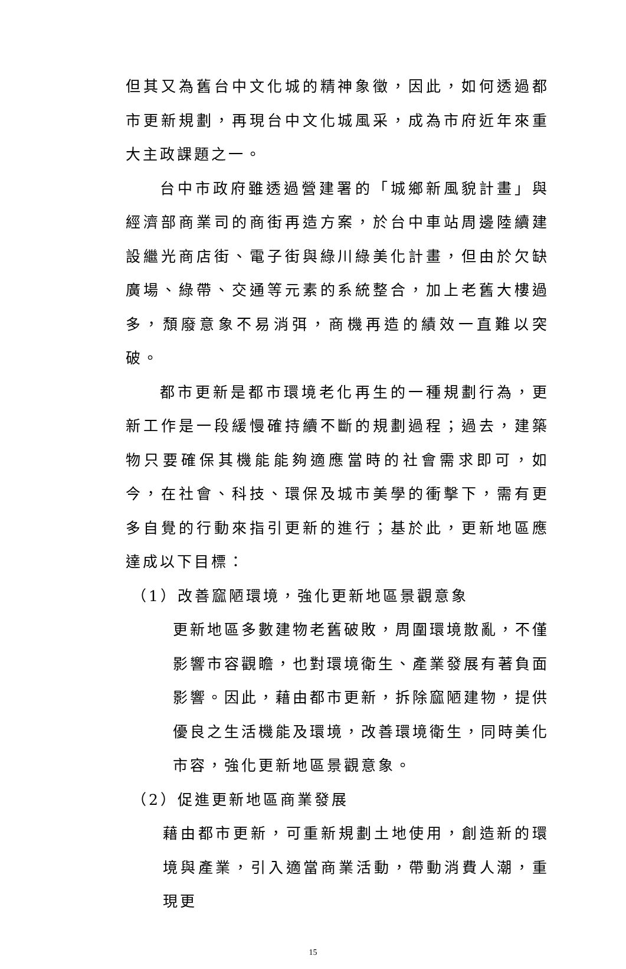但其又為舊台中文化城的精神象徵，因此，如何透過都市更新規劃，再現台中文化城風采，成為市府近年來重大主政課題之一。
台中市政府雖透過營建署的「城鄉新風貌計畫」與經濟部商業司的商街再造方案，於台中車站周邊陸續建設繼光商店街、電子街與綠川綠美化計畫，但由於欠缺廣場、綠帶、交通等元素的系統整合，加上老舊大樓過多，頹廢意象不易消弭，商機再造的績效一直難以突破。
都市更新是都市環境老化再生的一種規劃行為，更新工作是一段緩慢確持續不斷的規劃過程；過去，建築物只要確保其機能能夠適應當時的社會需求即可，如今，在社會、科技、環保及城市美學的衝擊下，需有更多自覺的行動來指引更新的進行；基於此，更新地區應達成以下目標：
（1）改善窳陋環境，強化更新地區景觀意象
更新地區多數建物老舊破敗，周圍環境散亂，不僅影響市容觀瞻，也對環境衛生、產業發展有著負面影響。因此，藉由都市更新，拆除窳陋建物，提供優良之生活機能及環境，改善環境衛生，同時美化市容，強化更新地區景觀意象。
（2）促進更新地區商業發展
藉由都市更新，可重新規劃土地使用，創造新的環境與產業，引入適當商業活動，帶動消費人潮，重現更
15